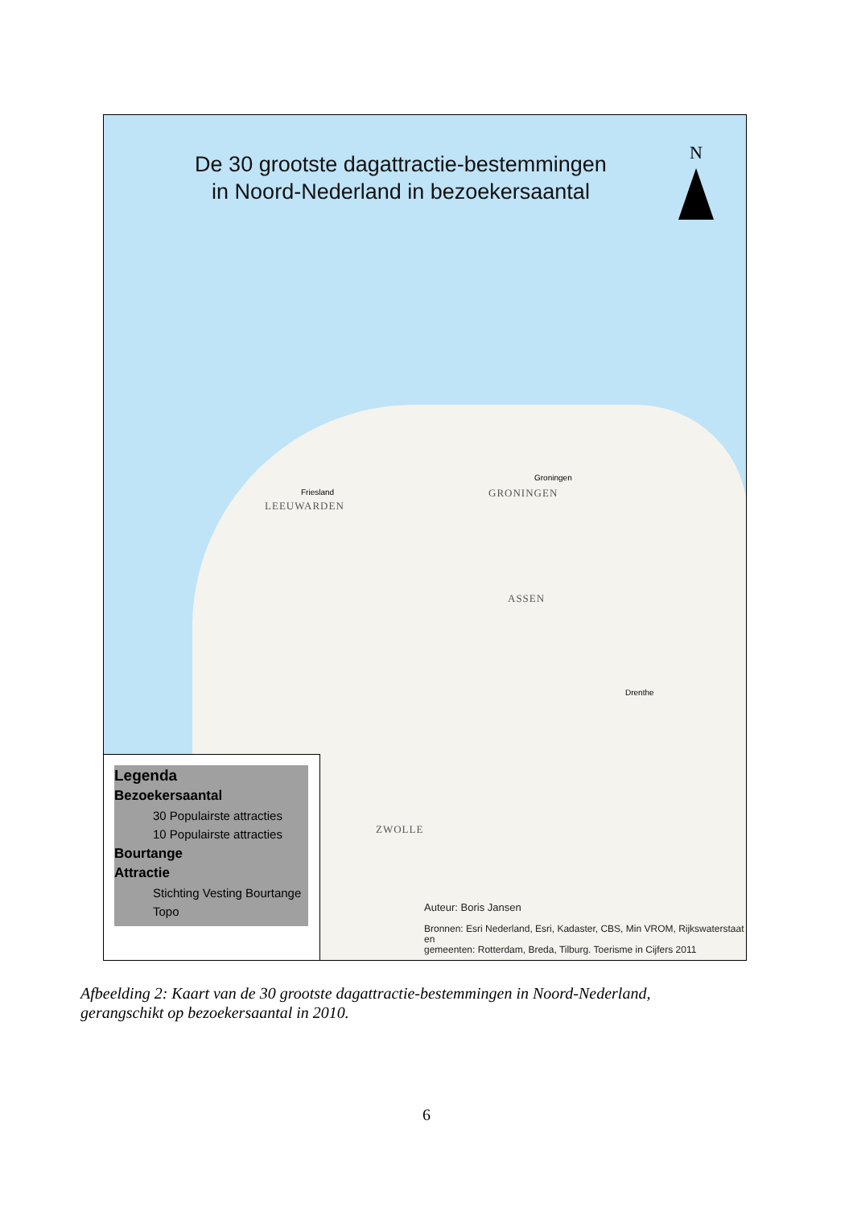De 30 grootste dagattractie-bestemmingen
in Noord-Nederland in bezoekersaantal
N
LEEUWARDEN
GRONINGEN
ASSEN
ZWOLLE
Friesland
Groningen
Drenthe
Legenda
Bezoekersaantal
30 Populairste attracties
10 Populairste attracties
Bourtange
Attractie
Stichting Vesting Bourtange
Topo
Auteur: Boris Jansen
Bronnen: Esri Nederland, Esri, Kadaster, CBS, Min VROM, Rijkswaterstaat en
gemeenten: Rotterdam, Breda, Tilburg. Toerisme in Cijfers 2011
Afbeelding 2: Kaart van de 30 grootste dagattractie-bestemmingen in Noord-Nederland,
gerangschikt op bezoekersaantal in 2010.
6